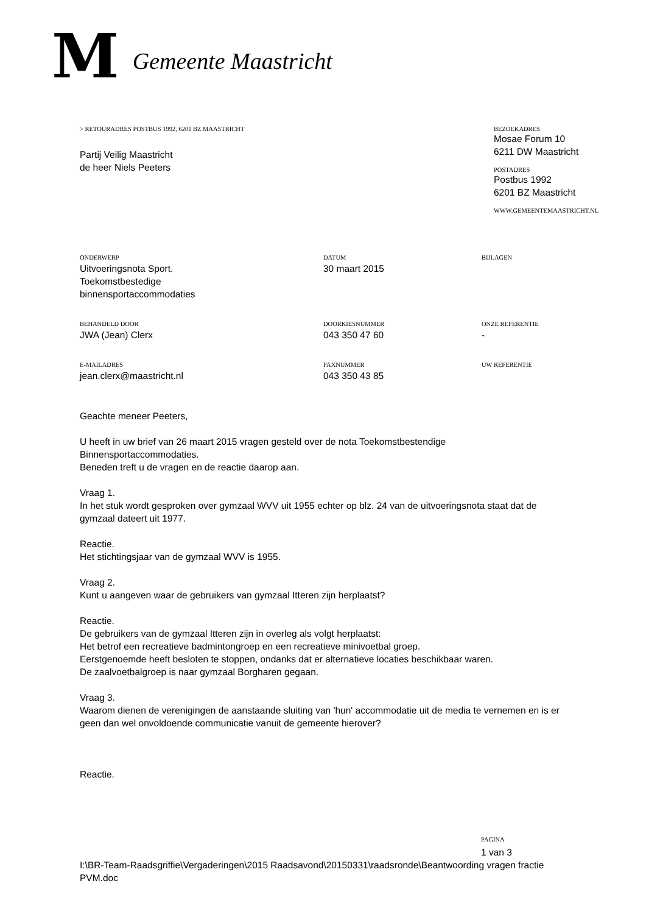M Gemeente Maastricht
> RETOURADRES POSTBUS 1992, 6201 BZ MAASTRICHT
Partij Veilig Maastricht
de heer Niels Peeters
BEZOEKADRES
Mosae Forum 10
6211 DW Maastricht
POSTADRES
Postbus 1992
6201 BZ Maastricht
WWW.GEMEENTEMAASTRICHT.NL
ONDERWERP
Uitvoeringsnota Sport.
Toekomstbestedige
binnensportaccommodaties
DATUM
30 maart 2015
BIJLAGEN
BEHANDELD DOOR
JWA (Jean) Clerx
DOORKIESNUMMER
043 350 47 60
ONZE REFERENTIE
-
E-MAILADRES
jean.clerx@maastricht.nl
FAXNUMMER
043 350 43 85
UW REFERENTIE
Geachte meneer Peeters,
U heeft in uw brief van 26 maart 2015 vragen gesteld over de nota Toekomstbestendige Binnensportaccommodaties.
Beneden treft u de vragen en de reactie daarop aan.
Vraag 1.
In het stuk wordt gesproken over gymzaal WVV uit 1955 echter op blz. 24 van de uitvoeringsnota staat dat de gymzaal dateert uit 1977.
Reactie.
Het stichtingsjaar van de gymzaal WVV is 1955.
Vraag 2.
Kunt u aangeven waar de gebruikers van gymzaal Itteren zijn herplaatst?
Reactie.
De gebruikers van de gymzaal Itteren zijn in overleg als volgt herplaatst:
Het betrof een recreatieve badmintongroep en een recreatieve minivoetbal groep.
Eerstgenoemde heeft besloten te stoppen, ondanks dat er alternatieve locaties beschikbaar waren.
De zaalvoetbalgroep is naar gymzaal Borgharen gegaan.
Vraag 3.
Waarom dienen de verenigingen de aanstaande sluiting van 'hun' accommodatie uit de media te vernemen en is er geen dan wel onvoldoende communicatie vanuit de gemeente hierover?
Reactie.
PAGINA
1 van 3
I:\BR-Team-Raadsgriffie\Vergaderingen\2015 Raadsavond\20150331\raadsronde\Beantwoording vragen fractie PVM.doc